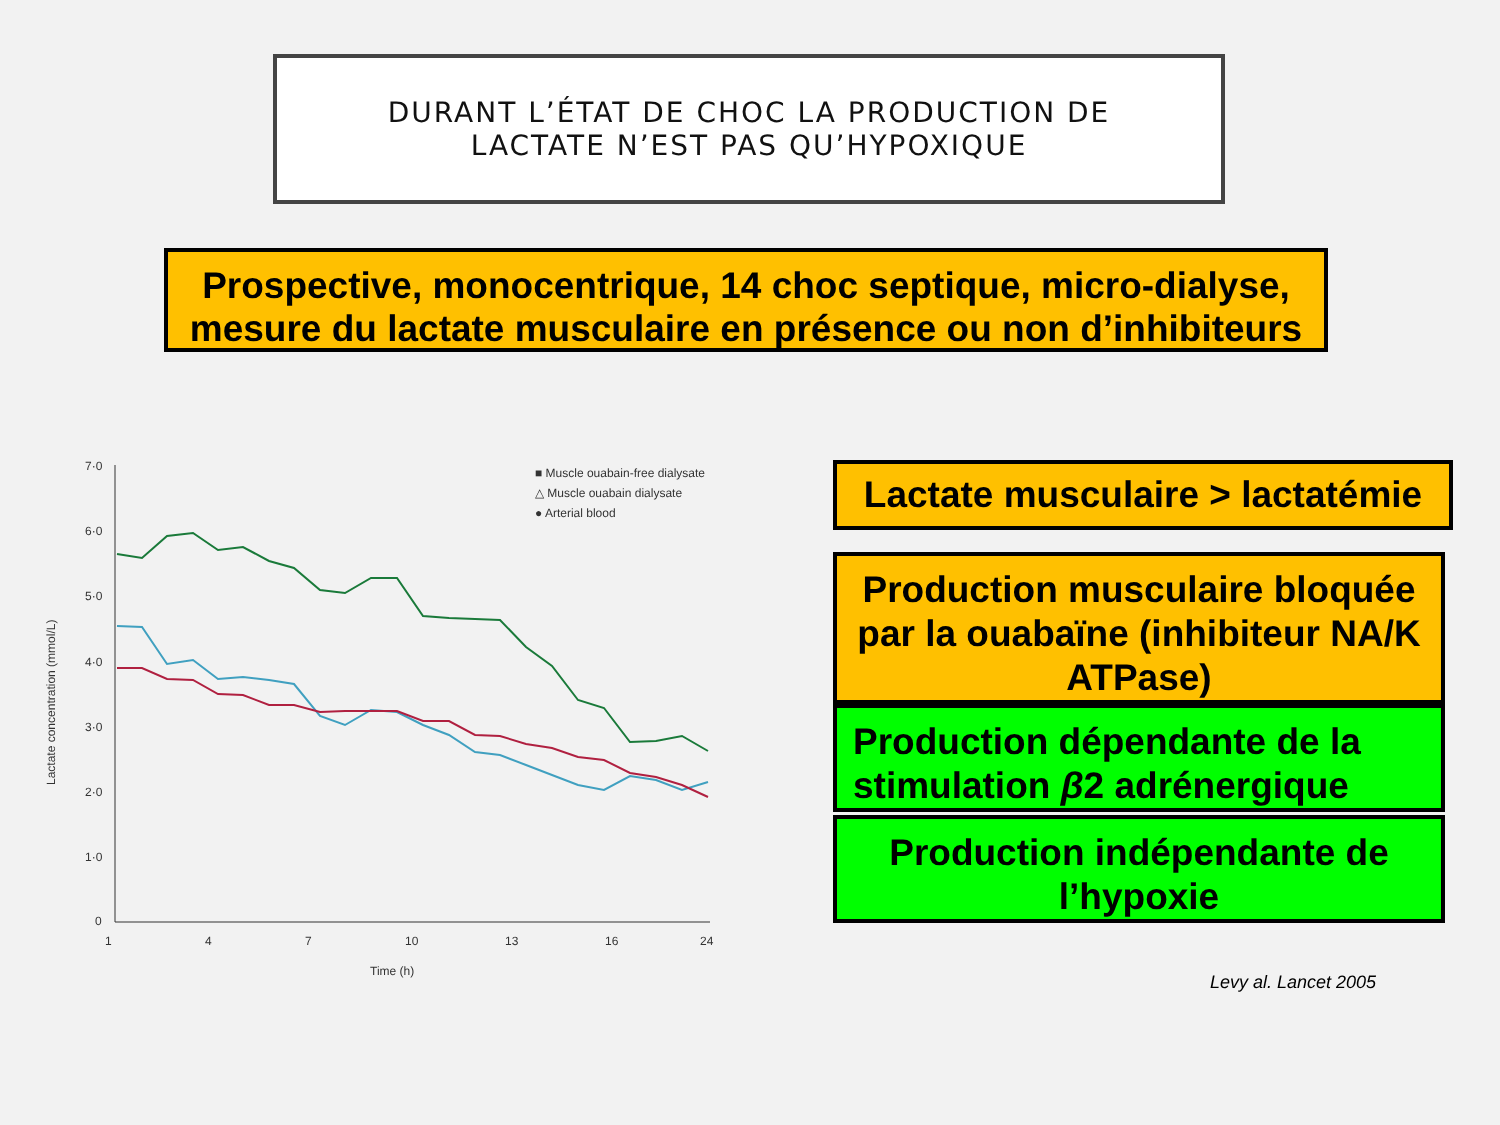DURANT L’ÉTAT DE CHOC LA PRODUCTION DE
LACTATE N’EST PAS QU’HYPOXIQUE
Prospective, monocentrique, 14 choc septique, micro-dialyse, mesure du lactate musculaire en présence ou non d’inhibiteurs
7·0
6·0
5·0
4·0
3·0
2·0
1·0
0
1
4
7
10
13
16
24
Time (h)
Lactate concentration (mmol/L)
■ Muscle ouabain-free dialysate
△ Muscle ouabain dialysate
● Arterial blood
Lactate musculaire > lactatémie
Production musculaire bloquée par la ouabaïne (inhibiteur NA/K ATPase)
Production dépendante de la stimulation β2 adrénergique
Production indépendante de l’hypoxie
Levy al. Lancet 2005